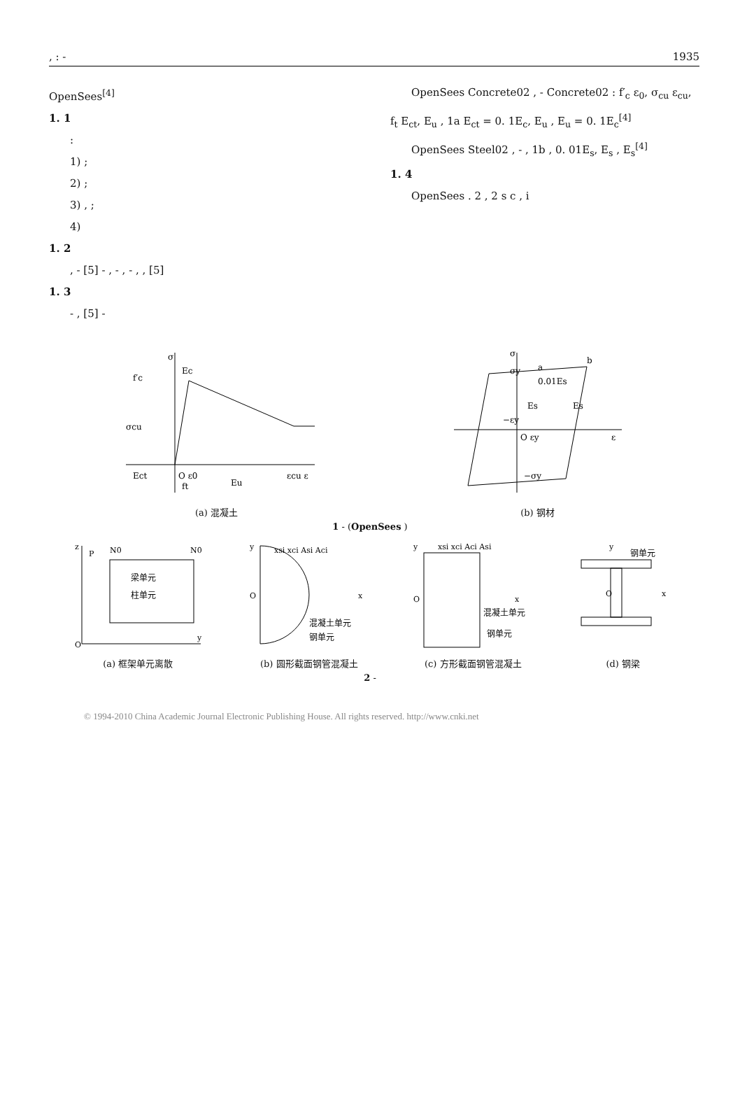, : - 1935
OpenSees<sup>[4]</sup>
1. 1
:
1) ;
2) ;
3) , ;
4)
1. 2
, - [5] - , - , - , , [5]
1. 3
- , [5] -
OpenSees Concrete02 , - Concrete02 : f′<sub>c</sub> ε<sub>0</sub>, σ<sub>cu</sub> ε<sub>cu</sub>, f<sub>t</sub> E<sub>ct</sub>, E<sub>u</sub> , 1a E<sub>ct</sub> = 0. 1E<sub>c</sub>, E<sub>u</sub> , E<sub>u</sub> = 0. 1E<sub>c</sub><sup>[4]</sup>
OpenSees Steel02 , - , 1b , 0. 01E<sub>s</sub>, E<sub>s</sub> , E<sub>s</sub><sup>[4]</sup>
1. 4
OpenSees . 2 , 2 s c , i
f′c
Ec
σcu
Ect
O ε0
εcu ε
Eu
ft
σ
(a) 混凝土
σ
σy
a
b
0.01Es
Es
Es
−εy
O εy
ε
−σy
(b) 钢材
1 - (OpenSees )
z
P
N0
N0
梁单元
柱单元
O
y
(a) 框架单元离散
y
xsi xci Asi Aci
O
x
混凝土单元
钢单元
(b) 圆形截面钢管混凝土
y
xsi xci Aci Asi
O
x
混凝土单元
钢单元
(c) 方形截面钢管混凝土
y
钢单元
O
x
(d) 钢梁
2 -
© 1994-2010 China Academic Journal Electronic Publishing House. All rights reserved. http://www.cnki.net